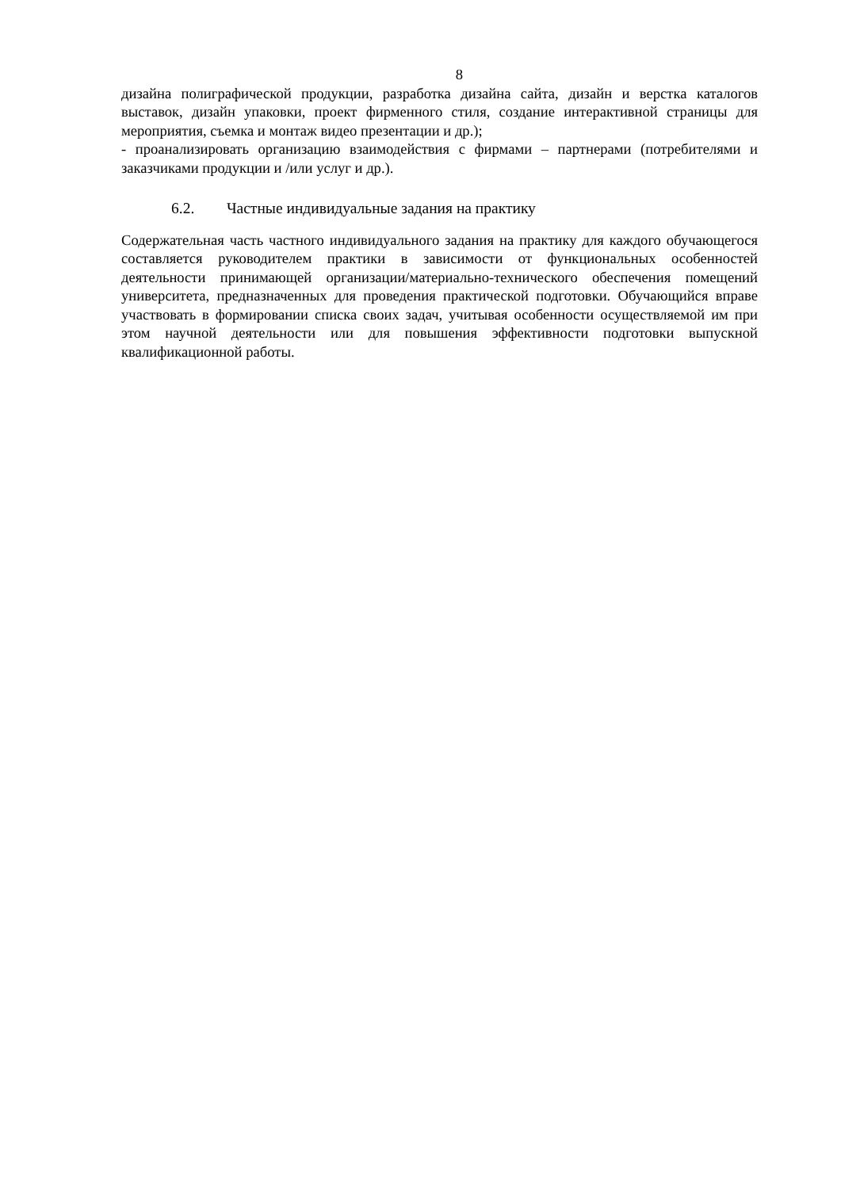8
дизайна полиграфической продукции, разработка дизайна сайта, дизайн и верстка каталогов выставок, дизайн упаковки, проект фирменного стиля, создание интерактивной страницы для мероприятия, съемка и монтаж видео презентации и др.);
- проанализировать организацию взаимодействия с фирмами – партнерами (потребителями и заказчиками продукции и /или услуг и др.).
6.2. Частные индивидуальные задания на практику
Содержательная часть частного индивидуального задания на практику для каждого обучающегося составляется руководителем практики в зависимости от функциональных особенностей деятельности принимающей организации/материально-технического обеспечения помещений университета, предназначенных для проведения практической подготовки. Обучающийся вправе участвовать в формировании списка своих задач, учитывая особенности осуществляемой им при этом научной деятельности или для повышения эффективности подготовки выпускной квалификационной работы.